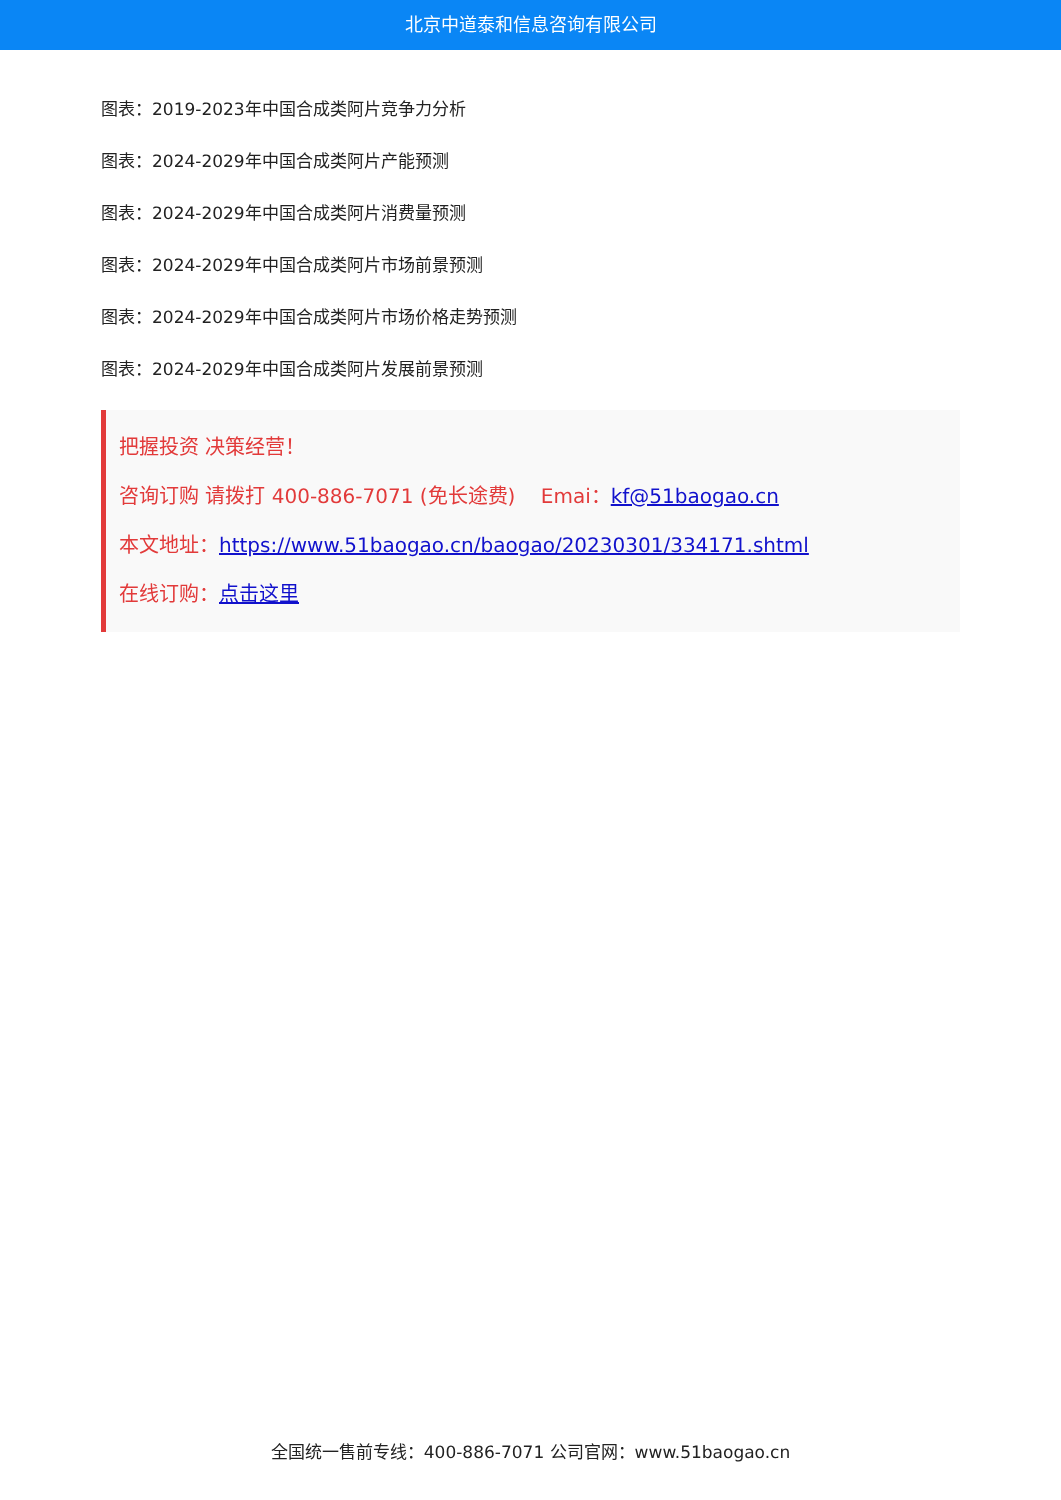北京中道泰和信息咨询有限公司
图表：2019-2023年中国合成类阿片竞争力分析
图表：2024-2029年中国合成类阿片产能预测
图表：2024-2029年中国合成类阿片消费量预测
图表：2024-2029年中国合成类阿片市场前景预测
图表：2024-2029年中国合成类阿片市场价格走势预测
图表：2024-2029年中国合成类阿片发展前景预测
把握投资 决策经营！
咨询订购 请拨打 400-886-7071 (免长途费) Emai：kf@51baogao.cn
本文地址：https://www.51baogao.cn/baogao/20230301/334171.shtml
在线订购：点击这里
全国统一售前专线：400-886-7071 公司官网：www.51baogao.cn